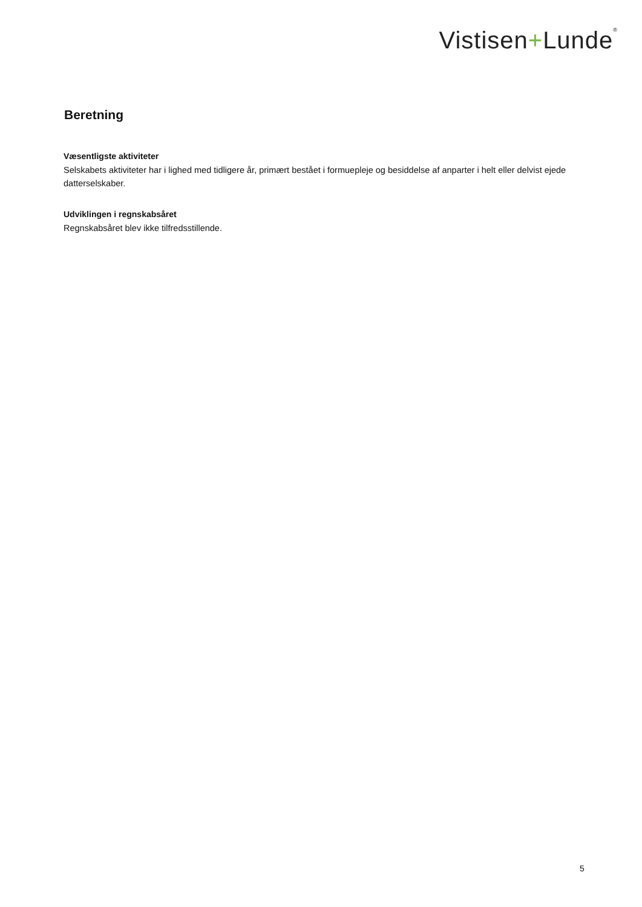Vistisen+Lunde<sup>®</sup>
Beretning
Væsentligste aktiviteter
Selskabets aktiviteter har i lighed med tidligere år, primært bestået i formuepleje og besiddelse af anparter i helt eller delvist ejede datterselskaber.
Udviklingen i regnskabsåret
Regnskabsåret blev ikke tilfredsstillende.
5